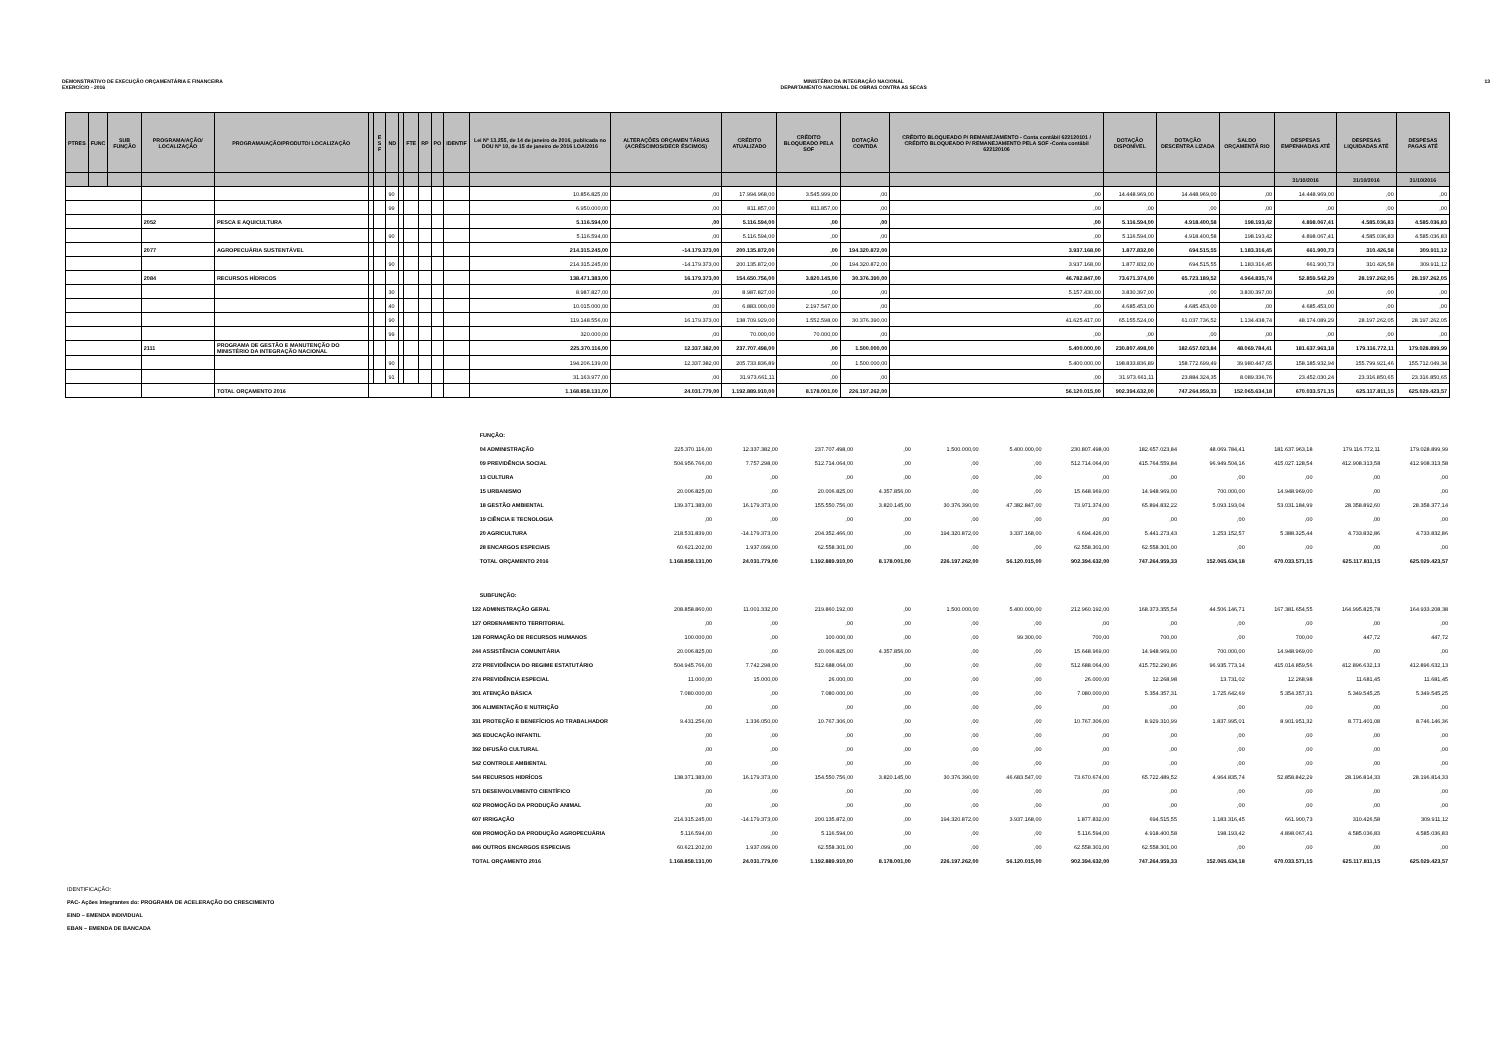DEMONSTRATIVO DE EXECUÇÃO ORÇAMENTÁRIA E FINANCEIRA
EXERCÍCIO - 2016
MINISTÉRIO DA INTEGRAÇÃO NACIONAL
DEPARTAMENTO NACIONAL DE OBRAS CONTRA AS SECAS
13
| PTRES | FUNC | SUB FUNÇÃO | PROGRAMA/AÇÃO/ LOCALIZAÇÃO | PROGRAMA/AÇÃO/PRODUTO/ LOCALIZAÇÃO | | E S F | ND | | FTE | RP | PO | IDENTIF | Lei Nº 13.255, de 14 de janeiro de 2016, publicada no DOU Nº 10, de 15 de janeiro de 2016 LOA/2016 | ALTERAÇÕES ORÇAMEN TÁRIAS (ACRÉSCIMOS/DECR ÉSCIMOS) | CRÉDITO ATUALIZADO | CRÉDITO BLOQUEADO PELA SOF | DOTAÇÃO CONTIDA | CRÉDITO BLOQUEADO P/ REMANEJAMENTO - Conta contábil 622120101 / CRÉDITO BLOQUEADO P/ REMANEJAMENTO PELA SOF -Conta contábil 622120106 | DOTAÇÃO DISPONÍVEL | DOTAÇÃO DESCENTRA LIZADA | SALDO ORÇAMENTÁ RIO | DESPESAS EMPENHADAS ATÉ | DESPESAS LIQUIDADAS ATÉ | DESPESAS PAGAS ATÉ |
| --- | --- | --- | --- | --- | --- | --- | --- | --- | --- | --- | --- | --- | --- | --- | --- | --- | --- | --- | --- | --- | --- | --- | --- | --- |
| | | | | | | | | | | | | | | | | | | | | | | 31/10/2016 | 31/10/2016 | 31/10/2016 |
| | | | | | | | 90 | | | | | | 10.856.825,00 | ,00 | 17.994.968,00 | 3.545.999,00 | ,00 | ,00 | 14.448.969,00 | 14.448.969,00 | ,00 | 14.448.969,00 | ,00 | ,00 |
| | | | | | | | 99 | | | | | | 6.950.000,00 | ,00 | 811.857,00 | 811.857,00 | ,00 | ,00 | ,00 | ,00 | ,00 | ,00 | ,00 | ,00 |
| | | | 2052 | PESCA E AQUICULTURA | | | | | | | | | 5.116.594,00 | ,00 | 5.116.594,00 | ,00 | ,00 | ,00 | 5.116.594,00 | 4.918.400,58 | 198.193,42 | 4.898.067,41 | 4.585.036,83 | 4.585.036,83 |
| | | | | | | | 90 | | | | | | 5.116.594,00 | ,00 | 5.116.594,00 | ,00 | ,00 | ,00 | 5.116.594,00 | 4.918.400,58 | 198.193,42 | 4.898.067,41 | 4.585.036,83 | 4.585.036,83 |
| | | | 2077 | AGROPECUÁRIA SUSTENTÁVEL | | | | | | | | | 214.315.245,00 | -14.179.373,00 | 200.135.872,00 | ,00 | 194.320.872,00 | 3.937.168,00 | 1.877.832,00 | 694.515,55 | 1.183.316,45 | 661.900,73 | 310.426,58 | 309.911,12 |
| | | | | | | | 90 | | | | | | 214.315.245,00 | -14.179.373,00 | 200.135.872,00 | ,00 | 194.320.872,00 | 3.937.168,00 | 1.877.832,00 | 694.515,55 | 1.183.316,45 | 661.900,73 | 310.426,58 | 309.911,12 |
| | | | 2084 | RECURSOS HÍDRICOS | | | | | | | | | 138.471.383,00 | 16.179.373,00 | 154.650.756,00 | 3.820.145,00 | 30.376.390,00 | 46.782.847,00 | 73.671.374,00 | 65.723.189,52 | 4.964.835,74 | 52.859.542,29 | 28.197.262,05 | 28.197.262,05 |
| | | | | | | | 30 | | | | | | 8.987.827,00 | ,00 | 8.987.827,00 | ,00 | ,00 | 5.157.430,00 | 3.830.397,00 | ,00 | 3.830.397,00 | ,00 | ,00 | ,00 |
| | | | | | | | 40 | | | | | | 10.015.000,00 | ,00 | 6.883.000,00 | 2.197.547,00 | ,00 | ,00 | 4.685.453,00 | 4.685.453,00 | ,00 | 4.685.453,00 | ,00 | ,00 |
| | | | | | | | 90 | | | | | | 119.148.556,00 | 16.179.373,00 | 138.709.929,00 | 1.552.598,00 | 30.376.390,00 | 41.625.417,00 | 65.155.524,00 | 61.037.736,52 | 1.134.438,74 | 48.174.089,29 | 28.197.262,05 | 28.197.262,05 |
| | | | | | | | 99 | | | | | | 320.000,00 | ,00 | 70.000,00 | 70.000,00 | ,00 | ,00 | ,00 | ,00 | ,00 | ,00 | ,00 | ,00 |
| | | | 2111 | PROGRAMA DE GESTÃO E MANUTENÇÃO DO MINISTÉRIO DA INTEGRAÇÃO NACIONAL | | | | | | | | | 225.370.116,00 | 12.337.382,00 | 237.707.498,00 | ,00 | 1.500.000,00 | 5.400.000,00 | 230.807.498,00 | 182.657.023,84 | 48.069.784,41 | 181.637.963,18 | 179.116.772,11 | 179.028.899,99 |
| | | | | | | | 90 | | | | | | 194.206.139,00 | 12.337.382,00 | 205.733.836,89 | ,00 | 1.500.000,00 | 5.400.000,00 | 198.833.836,89 | 158.772.699,49 | 39.980.447,65 | 158.185.932,94 | 155.799.921,46 | 155.712.049,34 |
| | | | | | | | 91 | | | | | | 31.163.977,00 | ,00 | 31.973.661,11 | ,00 | ,00 | ,00 | 31.973.661,11 | 23.884.324,35 | 8.089.336,76 | 23.452.030,24 | 23.316.850,65 | 23.316.850,65 |
| | | | | TOTAL ORÇAMENTO 2016 | | | | | | | | | 1.168.858.131,00 | 24.031.779,00 | 1.192.889.910,00 | 8.178.001,00 | 226.197.262,00 | 56.120.015,00 | 902.394.632,00 | 747.264.959,33 | 152.065.634,18 | 670.033.571,15 | 625.117.811,15 | 625.029.423,57 |
| FUNÇÃO: | | | | | | | | | | | | |
| 04 ADMINISTRAÇÃO | 225.370.116,00 | 12.337.382,00 | 237.707.498,00 | ,00 | 1.500.000,00 | 5.400.000,00 | 230.807.498,00 | 182.657.023,84 | 48.069.784,41 | 181.637.963,18 | 179.116.772,11 | 179.028.899,99 |
| 09 PREVIDÊNCIA SOCIAL | 504.956.766,00 | 7.757.298,00 | 512.714.064,00 | ,00 | ,00 | ,00 | 512.714.064,00 | 415.764.559,84 | 96.949.504,16 | 415.027.128,54 | 412.908.313,58 | 412.908.313,58 |
| 13 CULTURA | ,00 | ,00 | ,00 | ,00 | ,00 | ,00 | ,00 | ,00 | ,00 | ,00 | ,00 | ,00 |
| 15 URBANISMO | 20.006.825,00 | ,00 | 20.006.825,00 | 4.357.856,00 | ,00 | ,00 | 15.648.969,00 | 14.948.969,00 | 700.000,00 | 14.948.969,00 | ,00 | ,00 |
| 18 GESTÃO AMBIENTAL | 139.371.383,00 | 16.179.373,00 | 155.550.756,00 | 3.820.145,00 | 30.376.390,00 | 47.382.847,00 | 73.971.374,00 | 65.894.832,22 | 5.093.193,04 | 53.031.184,99 | 28.358.892,60 | 28.358.377,14 |
| 19 CIÊNCIA E TECNOLOGIA | ,00 | ,00 | ,00 | ,00 | ,00 | ,00 | ,00 | ,00 | ,00 | ,00 | ,00 | ,00 |
| 20 AGRICULTURA | 218.531.839,00 | -14.179.373,00 | 204.352.466,00 | ,00 | 194.320.872,00 | 3.337.168,00 | 6.694.426,00 | 5.441.273,43 | 1.253.152,57 | 5.388.325,44 | 4.733.832,86 | 4.733.832,86 |
| 28 ENCARGOS ESPECIAIS | 60.621.202,00 | 1.937.099,00 | 62.558.301,00 | ,00 | ,00 | ,00 | 62.558.301,00 | 62.558.301,00 | ,00 | ,00 | ,00 | ,00 |
| TOTAL ORÇAMENTO 2016 | 1.168.858.131,00 | 24.031.779,00 | 1.192.889.910,00 | 8.178.001,00 | 226.197.262,00 | 56.120.015,00 | 902.394.632,00 | 747.264.959,33 | 152.065.634,18 | 670.033.571,15 | 625.117.811,15 | 625.029.423,57 |
| SUBFUNÇÃO: | | | | | | | | | | | | |
| 122 ADMINISTRAÇÃO GERAL | 208.858.860,00 | 11.001.332,00 | 219.860.192,00 | ,00 | 1.500.000,00 | 5.400.000,00 | 212.960.192,00 | 168.373.355,54 | 44.506.146,71 | 167.381.654,55 | 164.995.825,78 | 164.933.208,38 |
| 127 ORDENAMENTO TERRITORIAL | ,00 | ,00 | ,00 | ,00 | ,00 | ,00 | ,00 | ,00 | ,00 | ,00 | ,00 | ,00 |
| 128 FORMAÇÃO DE RECURSOS HUMANOS | 100.000,00 | ,00 | 100.000,00 | ,00 | ,00 | 99.300,00 | 700,00 | 700,00 | ,00 | 700,00 | 447,72 | 447,72 |
| 244 ASSISTÊNCIA COMUNITÁRIA | 20.006.825,00 | ,00 | 20.006.825,00 | 4.357.856,00 | ,00 | ,00 | 15.648.969,00 | 14.948.969,00 | 700.000,00 | 14.948.969,00 | ,00 | ,00 |
| 272 PREVIDÊNCIA DO REGIME ESTATUTÁRIO | 504.945.766,00 | 7.742.298,00 | 512.688.064,00 | ,00 | ,00 | ,00 | 512.688.064,00 | 415.752.290,86 | 96.935.773,14 | 415.014.859,56 | 412.896.632,13 | 412.896.632,13 |
| 274 PREVIDÊNCIA ESPECIAL | 11.000,00 | 15.000,00 | 26.000,00 | ,00 | ,00 | ,00 | 26.000,00 | 12.268,98 | 13.731,02 | 12.268,98 | 11.681,45 | 11.681,45 |
| 301 ATENÇÃO BÁSICA | 7.080.000,00 | ,00 | 7.080.000,00 | ,00 | ,00 | ,00 | 7.080.000,00 | 5.354.357,31 | 1.725.642,69 | 5.354.357,31 | 5.349.545,25 | 5.349.545,25 |
| 306 ALIMENTAÇÃO E NUTRIÇÃO | ,00 | ,00 | ,00 | ,00 | ,00 | ,00 | ,00 | ,00 | ,00 | ,00 | ,00 | ,00 |
| 331 PROTEÇÃO E BENEFÍCIOS AO TRABALHADOR | 9.431.256,00 | 1.336.050,00 | 10.767.306,00 | ,00 | ,00 | ,00 | 10.767.306,00 | 8.929.310,99 | 1.837.995,01 | 8.901.951,32 | 8.771.401,08 | 8.746.146,36 |
| 365 EDUCAÇÃO INFANTIL | ,00 | ,00 | ,00 | ,00 | ,00 | ,00 | ,00 | ,00 | ,00 | ,00 | ,00 | ,00 |
| 392 DIFUSÃO CULTURAL | ,00 | ,00 | ,00 | ,00 | ,00 | ,00 | ,00 | ,00 | ,00 | ,00 | ,00 | ,00 |
| 542 CONTROLE AMBIENTAL | ,00 | ,00 | ,00 | ,00 | ,00 | ,00 | ,00 | ,00 | ,00 | ,00 | ,00 | ,00 |
| 544 RECURSOS HIDRÍCOS | 138.371.383,00 | 16.179.373,00 | 154.550.756,00 | 3.820.145,00 | 30.376.390,00 | 46.683.547,00 | 73.670.674,00 | 65.722.489,52 | 4.964.835,74 | 52.858.842,29 | 28.196.814,33 | 28.196.814,33 |
| 571 DESENVOLVIMENTO CIENTÍFICO | ,00 | ,00 | ,00 | ,00 | ,00 | ,00 | ,00 | ,00 | ,00 | ,00 | ,00 | ,00 |
| 602 PROMOÇÃO DA PRODUÇÃO ANIMAL | ,00 | ,00 | ,00 | ,00 | ,00 | ,00 | ,00 | ,00 | ,00 | ,00 | ,00 | ,00 |
| 607 IRRIGAÇÃO | 214.315.245,00 | -14.179.373,00 | 200.135.872,00 | ,00 | 194.320.872,00 | 3.937.168,00 | 1.877.832,00 | 694.515,55 | 1.183.316,45 | 661.900,73 | 310.426,58 | 309.911,12 |
| 608 PROMOÇÃO DA PRODUÇÃO AGROPECUÁRIA | 5.116.594,00 | ,00 | 5.116.594,00 | ,00 | ,00 | ,00 | 5.116.594,00 | 4.918.400,58 | 198.193,42 | 4.898.067,41 | 4.585.036,83 | 4.585.036,83 |
| 846 OUTROS ENCARGOS ESPECIAIS | 60.621.202,00 | 1.937.099,00 | 62.558.301,00 | ,00 | ,00 | ,00 | 62.558.301,00 | 62.558.301,00 | ,00 | ,00 | ,00 | ,00 |
| TOTAL ORÇAMENTO 2016 | 1.168.858.131,00 | 24.031.779,00 | 1.192.889.910,00 | 8.178.001,00 | 226.197.262,00 | 56.120.015,00 | 902.394.632,00 | 747.264.959,33 | 152.065.634,18 | 670.033.571,15 | 625.117.811,15 | 625.029.423,57 |
IDENTIFICAÇÃO:
PAC- Ações Integrantes do: PROGRAMA DE ACELERAÇÃO DO CRESCIMENTO
EIND – EMENDA INDIVIDUAL
EBAN – EMENDA DE BANCADA